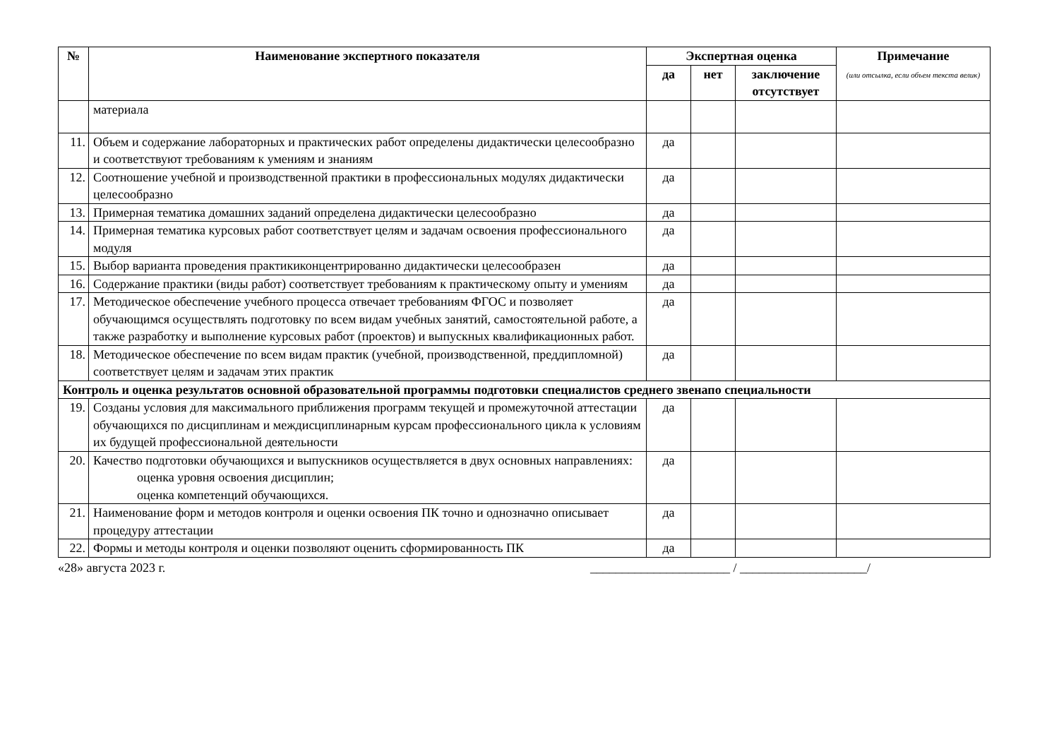| № | Наименование экспертного показателя | Экспертная оценка | | | Примечание (или отсылка, если объем текста велик) |
| --- | --- | --- | --- | --- | --- |
| | | да | нет | заключение отсутствует | |
| | материала | | | | |
| 11. | Объем и содержание лабораторных и практических работ определены дидактически целесообразно и соответствуют требованиям к умениям и знаниям | да | | | |
| 12. | Соотношение учебной и производственной практики в профессиональных модулях дидактически целесообразно | да | | | |
| 13. | Примерная тематика домашних заданий определена дидактически целесообразно | да | | | |
| 14. | Примерная тематика курсовых работ соответствует целям и задачам освоения профессионального модуля | да | | | |
| 15. | Выбор варианта проведения практикиконцентрированно дидактически целесообразен | да | | | |
| 16. | Содержание практики (виды работ) соответствует требованиям к практическому опыту и умениям | да | | | |
| 17. | Методическое обеспечение учебного процесса отвечает требованиям ФГОС и позволяет обучающимся осуществлять подготовку по всем видам учебных занятий, самостоятельной работе, а также разработку и выполнение курсовых работ (проектов) и выпускных квалификационных работ. | да | | | |
| 18. | Методическое обеспечение по всем видам практик (учебной, производственной, преддипломной) соответствует целям и задачам этих практик | да | | | |
| Контроль и оценка результатов основной образовательной программы подготовки специалистов среднего звенапо специальности | | | | | |
| 19. | Созданы условия для максимального приближения программ текущей и промежуточной аттестации обучающихся по дисциплинам и междисциплинарным курсам профессионального цикла к условиям их будущей профессиональной деятельности | да | | | |
| 20. | Качество подготовки обучающихся и выпускников осуществляется в двух основных направлениях: оценка уровня освоения дисциплин; оценка компетенций обучающихся. | да | | | |
| 21. | Наименование форм и методов контроля и оценки освоения ПК точно и однозначно описывает процедуру аттестации | да | | | |
| 22. | Формы и методы контроля и оценки позволяют оценить сформированность ПК | да | | | |
«28» августа 2023 г. ______________________ / ____________________/